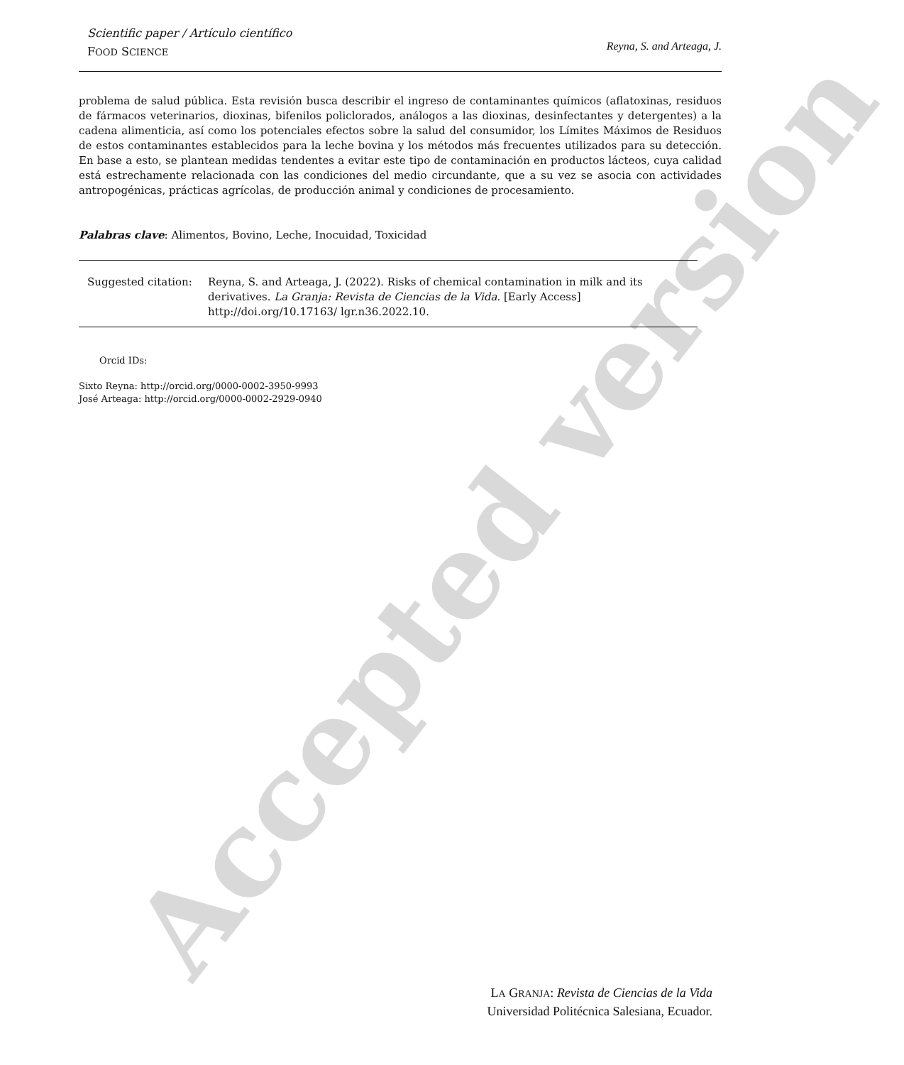Scientific paper / Artículo científico
FOOD SCIENCE
Reyna, S. and Arteaga, J.
problema de salud pública. Esta revisión busca describir el ingreso de contaminantes químicos (aflatoxinas, residuos de fármacos veterinarios, dioxinas, bifenilos policlorados, análogos a las dioxinas, desinfectantes y detergentes) a la cadena alimenticia, así como los potenciales efectos sobre la salud del consumidor, los Límites Máximos de Residuos de estos contaminantes establecidos para la leche bovina y los métodos más frecuentes utilizados para su detección. En base a esto, se plantean medidas tendentes a evitar este tipo de contaminación en productos lácteos, cuya calidad está estrechamente relacionada con las condiciones del medio circundante, que a su vez se asocia con actividades antropogénicas, prácticas agrícolas, de producción animal y condiciones de procesamiento.
Palabras clave: Alimentos, Bovino, Leche, Inocuidad, Toxicidad
Suggested citation:
Reyna, S. and Arteaga, J. (2022). Risks of chemical contamination in milk and its derivatives. La Granja: Revista de Ciencias de la Vida. [Early Access] http://doi.org/10.17163/ lgr.n36.2022.10.
Orcid IDs:
Sixto Reyna: http://orcid.org/0000-0002-3950-9993
José Arteaga: http://orcid.org/0000-0002-2929-0940
LA GRANJA: Revista de Ciencias de la Vida
Universidad Politécnica Salesiana, Ecuador.
Accepted version